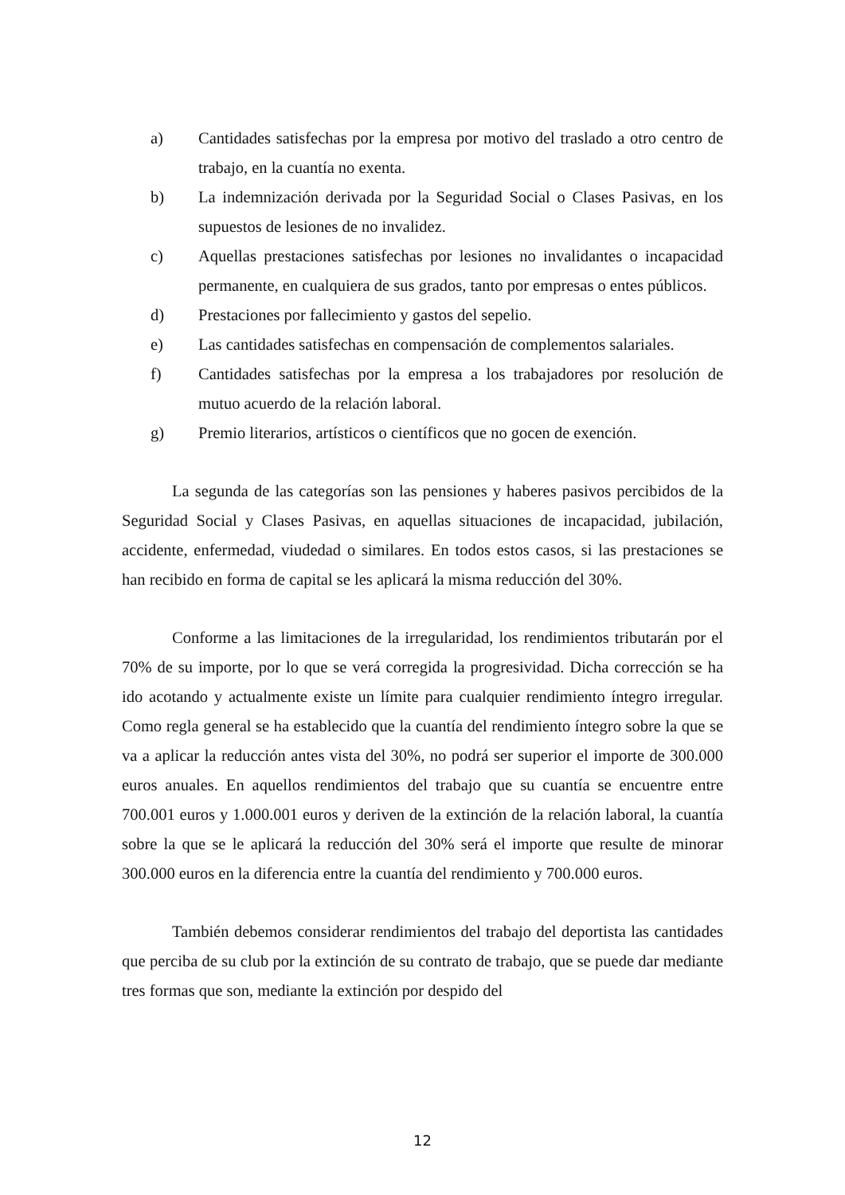a) Cantidades satisfechas por la empresa por motivo del traslado a otro centro de trabajo, en la cuantía no exenta.
b) La indemnización derivada por la Seguridad Social o Clases Pasivas, en los supuestos de lesiones de no invalidez.
c) Aquellas prestaciones satisfechas por lesiones no invalidantes o incapacidad permanente, en cualquiera de sus grados, tanto por empresas o entes públicos.
d) Prestaciones por fallecimiento y gastos del sepelio.
e) Las cantidades satisfechas en compensación de complementos salariales.
f) Cantidades satisfechas por la empresa a los trabajadores por resolución de mutuo acuerdo de la relación laboral.
g) Premio literarios, artísticos o científicos que no gocen de exención.
La segunda de las categorías son las pensiones y haberes pasivos percibidos de la Seguridad Social y Clases Pasivas, en aquellas situaciones de incapacidad, jubilación, accidente, enfermedad, viudedad o similares. En todos estos casos, si las prestaciones se han recibido en forma de capital se les aplicará la misma reducción del 30%.
Conforme a las limitaciones de la irregularidad, los rendimientos tributarán por el 70% de su importe, por lo que se verá corregida la progresividad. Dicha corrección se ha ido acotando y actualmente existe un límite para cualquier rendimiento íntegro irregular. Como regla general se ha establecido que la cuantía del rendimiento íntegro sobre la que se va a aplicar la reducción antes vista del 30%, no podrá ser superior el importe de 300.000 euros anuales. En aquellos rendimientos del trabajo que su cuantía se encuentre entre 700.001 euros y 1.000.001 euros y deriven de la extinción de la relación laboral, la cuantía sobre la que se le aplicará la reducción del 30% será el importe que resulte de minorar 300.000 euros en la diferencia entre la cuantía del rendimiento y 700.000 euros.
También debemos considerar rendimientos del trabajo del deportista las cantidades que perciba de su club por la extinción de su contrato de trabajo, que se puede dar mediante tres formas que son, mediante la extinción por despido del
12